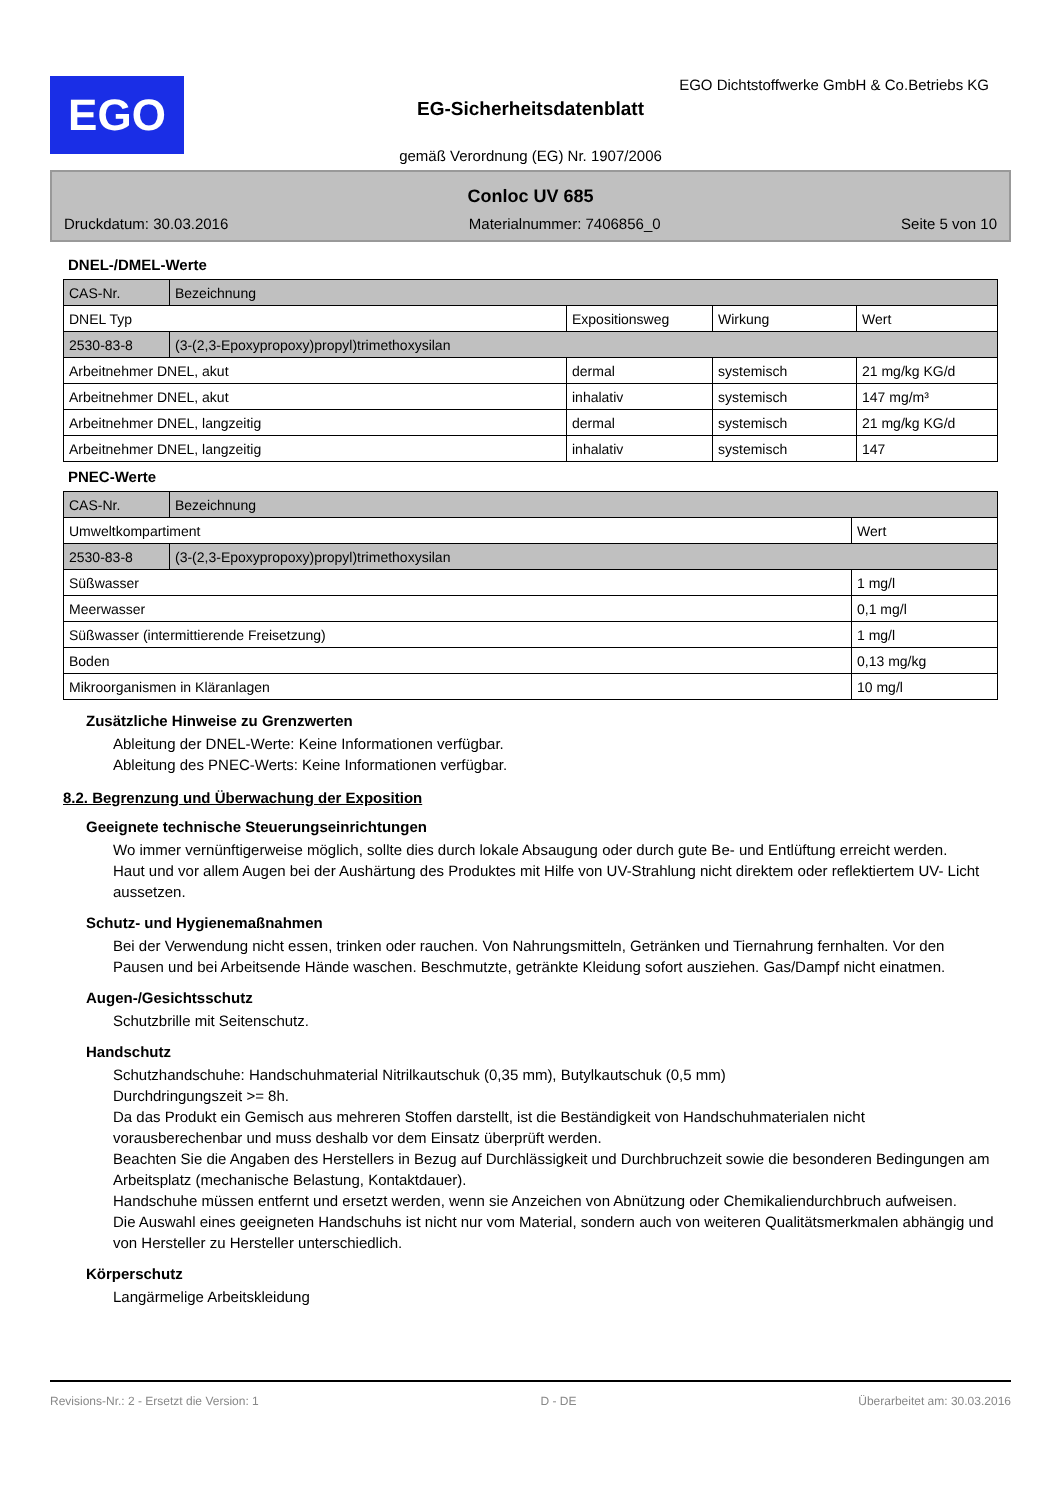EGO
EGO Dichtstoffwerke GmbH & Co.Betriebs KG
EG-Sicherheitsdatenblatt
gemäß Verordnung (EG) Nr. 1907/2006
Conloc UV 685
Druckdatum: 30.03.2016 Materialnummer: 7406856_0 Seite 5 von 10
DNEL-/DMEL-Werte
| CAS-Nr. | Bezeichnung | | | |
| DNEL Typ | | Expositionsweg | Wirkung | Wert |
| 2530-83-8 | (3-(2,3-Epoxypropoxy)propyl)trimethoxysilan | | | |
| Arbeitnehmer DNEL, akut | | dermal | systemisch | 21 mg/kg KG/d |
| Arbeitnehmer DNEL, akut | | inhalativ | systemisch | 147 mg/m³ |
| Arbeitnehmer DNEL, langzeitig | | dermal | systemisch | 21 mg/kg KG/d |
| Arbeitnehmer DNEL, langzeitig | | inhalativ | systemisch | 147 |
PNEC-Werte
| CAS-Nr. | Bezeichnung | |
| Umweltkompartiment | | Wert |
| 2530-83-8 | (3-(2,3-Epoxypropoxy)propyl)trimethoxysilan | |
| Süßwasser | | 1 mg/l |
| Meerwasser | | 0,1 mg/l |
| Süßwasser (intermittierende Freisetzung) | | 1 mg/l |
| Boden | | 0,13 mg/kg |
| Mikroorganismen in Kläranlagen | | 10 mg/l |
Zusätzliche Hinweise zu Grenzwerten
Ableitung der DNEL-Werte: Keine Informationen verfügbar.
Ableitung des PNEC-Werts: Keine Informationen verfügbar.
8.2. Begrenzung und Überwachung der Exposition
Geeignete technische Steuerungseinrichtungen
Wo immer vernünftigerweise möglich, sollte dies durch lokale Absaugung oder durch gute Be- und Entlüftung erreicht werden.
Haut und vor allem Augen bei der Aushärtung des Produktes mit Hilfe von UV-Strahlung nicht direktem oder reflektiertem UV- Licht aussetzen.
Schutz- und Hygienemaßnahmen
Bei der Verwendung nicht essen, trinken oder rauchen. Von Nahrungsmitteln, Getränken und Tiernahrung fernhalten. Vor den Pausen und bei Arbeitsende Hände waschen. Beschmutzte, getränkte Kleidung sofort ausziehen. Gas/Dampf nicht einatmen.
Augen-/Gesichtsschutz
Schutzbrille mit Seitenschutz.
Handschutz
Schutzhandschuhe: Handschuhmaterial Nitrilkautschuk (0,35 mm), Butylkautschuk (0,5 mm)
Durchdringungszeit >= 8h.
Da das Produkt ein Gemisch aus mehreren Stoffen darstellt, ist die Beständigkeit von Handschuhmaterialen nicht vorausberechenbar und muss deshalb vor dem Einsatz überprüft werden.
Beachten Sie die Angaben des Herstellers in Bezug auf Durchlässigkeit und Durchbruchzeit sowie die besonderen Bedingungen am Arbeitsplatz (mechanische Belastung, Kontaktdauer).
Handschuhe müssen entfernt und ersetzt werden, wenn sie Anzeichen von Abnützung oder Chemikaliendurchbruch aufweisen.
Die Auswahl eines geeigneten Handschuhs ist nicht nur vom Material, sondern auch von weiteren Qualitätsmerkmalen abhängig und von Hersteller zu Hersteller unterschiedlich.
Körperschutz
Langärmelige Arbeitskleidung
Revisions-Nr.: 2 - Ersetzt die Version: 1 D - DE Überarbeitet am: 30.03.2016